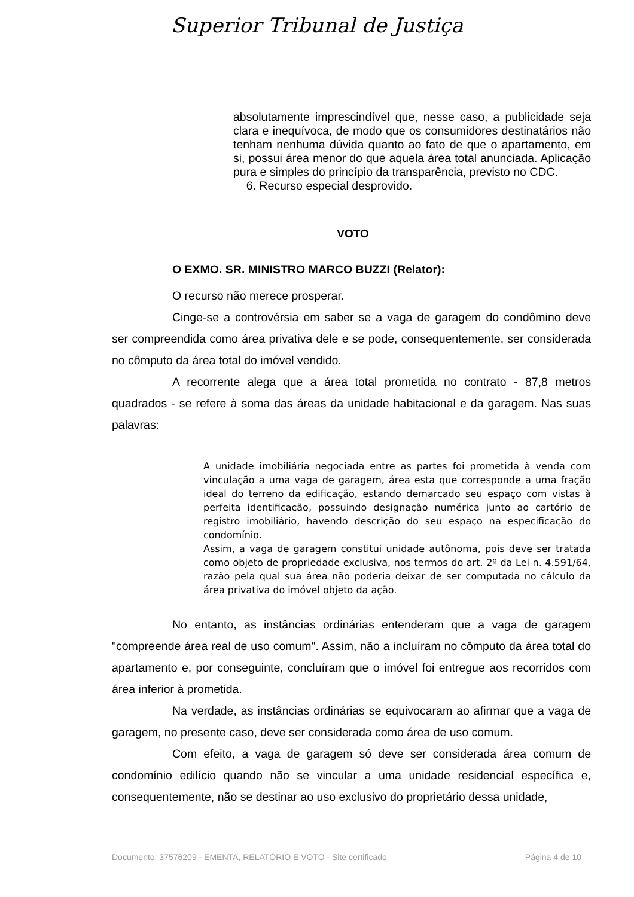Superior Tribunal de Justiça
absolutamente imprescindível que, nesse caso, a publicidade seja clara e inequívoca, de modo que os consumidores destinatários não tenham nenhuma dúvida quanto ao fato de que o apartamento, em si, possui área menor do que aquela área total anunciada. Aplicação pura e simples do princípio da transparência, previsto no CDC.
6. Recurso especial desprovido.
VOTO
O EXMO. SR. MINISTRO MARCO BUZZI (Relator):
O recurso não merece prosperar.
Cinge-se a controvérsia em saber se a vaga de garagem do condômino deve ser compreendida como área privativa dele e se pode, consequentemente, ser considerada no cômputo da área total do imóvel vendido.
A recorrente alega que a área total prometida no contrato - 87,8 metros quadrados - se refere à soma das áreas da unidade habitacional e da garagem. Nas suas palavras:
A unidade imobiliária negociada entre as partes foi prometida à venda com vinculação a uma vaga de garagem, área esta que corresponde a uma fração ideal do terreno da edificação, estando demarcado seu espaço com vistas à perfeita identificação, possuindo designação numérica junto ao cartório de registro imobiliário, havendo descrição do seu espaço na especificação do condomínio.
Assim, a vaga de garagem constitui unidade autônoma, pois deve ser tratada como objeto de propriedade exclusiva, nos termos do art. 2º da Lei n. 4.591/64, razão pela qual sua área não poderia deixar de ser computada no cálculo da área privativa do imóvel objeto da ação.
No entanto, as instâncias ordinárias entenderam que a vaga de garagem "compreende área real de uso comum". Assim, não a incluíram no cômputo da área total do apartamento e, por conseguinte, concluíram que o imóvel foi entregue aos recorridos com área inferior à prometida.
Na verdade, as instâncias ordinárias se equivocaram ao afirmar que a vaga de garagem, no presente caso, deve ser considerada como área de uso comum.
Com efeito, a vaga de garagem só deve ser considerada área comum de condomínio edilício quando não se vincular a uma unidade residencial específica e, consequentemente, não se destinar ao uso exclusivo do proprietário dessa unidade,
Documento: 37576209 - EMENTA, RELATÓRIO E VOTO - Site certificado Página 4 de 10